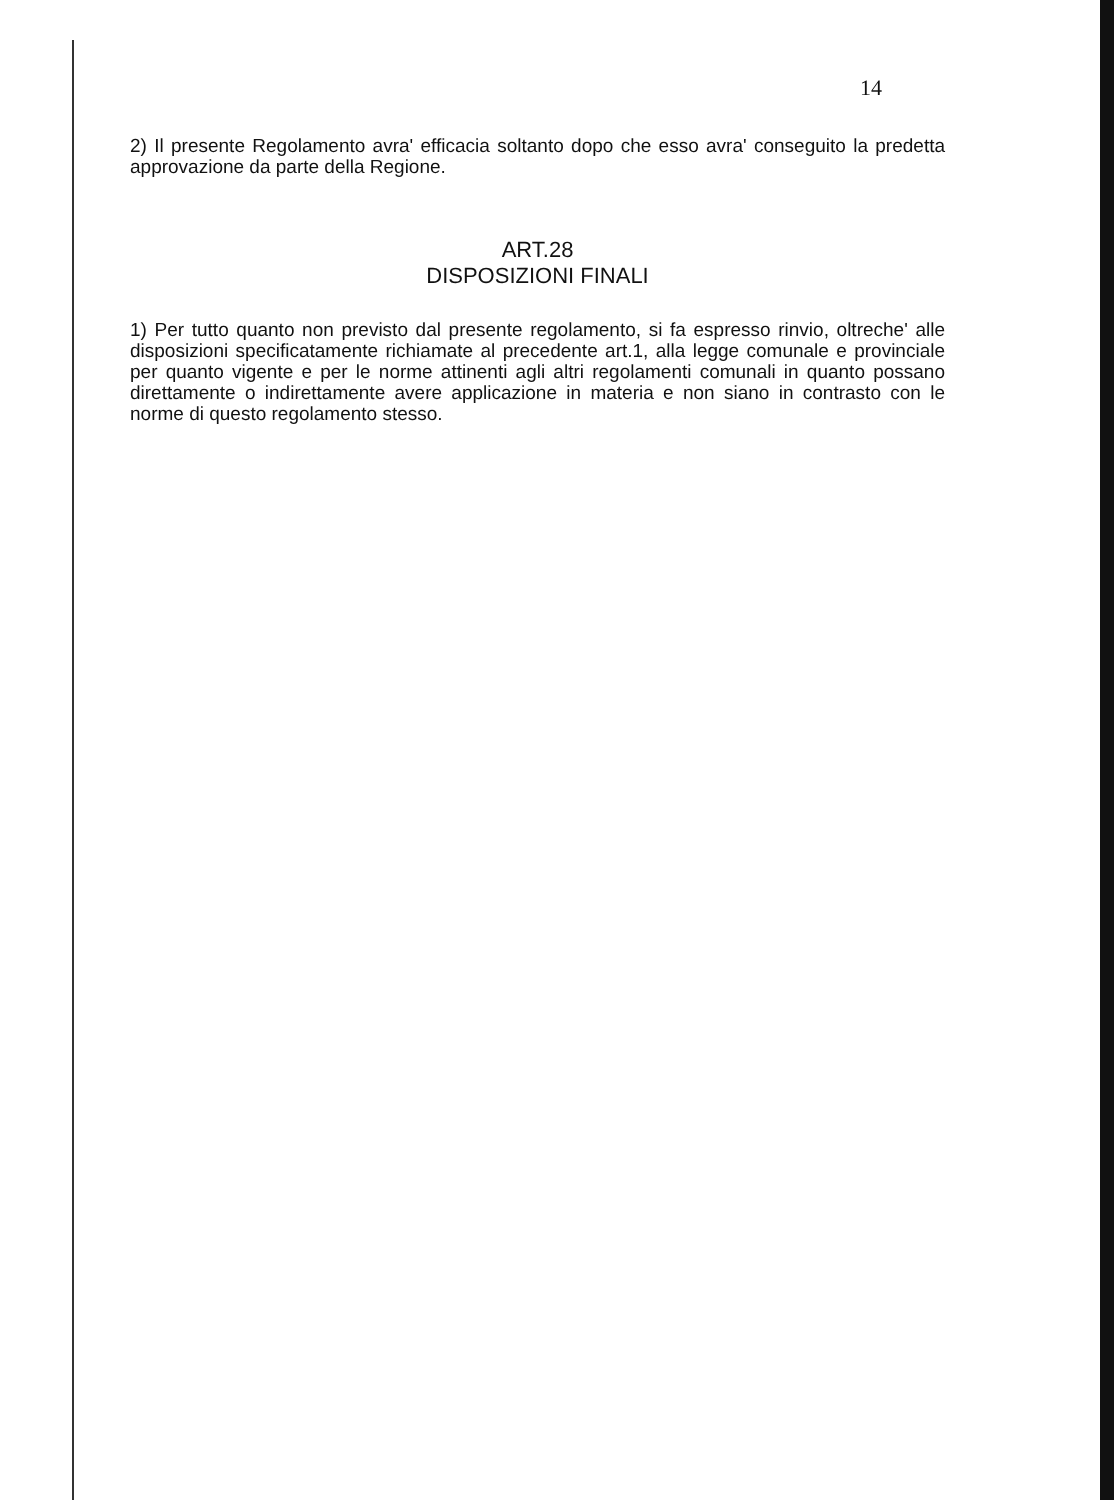14
2) Il presente Regolamento avra' efficacia soltanto dopo che esso avra' conseguito la predetta approvazione da parte della Regione.
ART.28
DISPOSIZIONI FINALI
1) Per tutto quanto non previsto dal presente regolamento, si fa espresso rinvio, oltreche' alle disposizioni specificatamente richiamate al precedente art.1, alla legge comunale e provinciale per quanto vigente e per le norme attinenti agli altri regolamenti comunali in quanto possano direttamente o indirettamente avere applicazione in materia e non siano in contrasto con le norme di questo regolamento stesso.